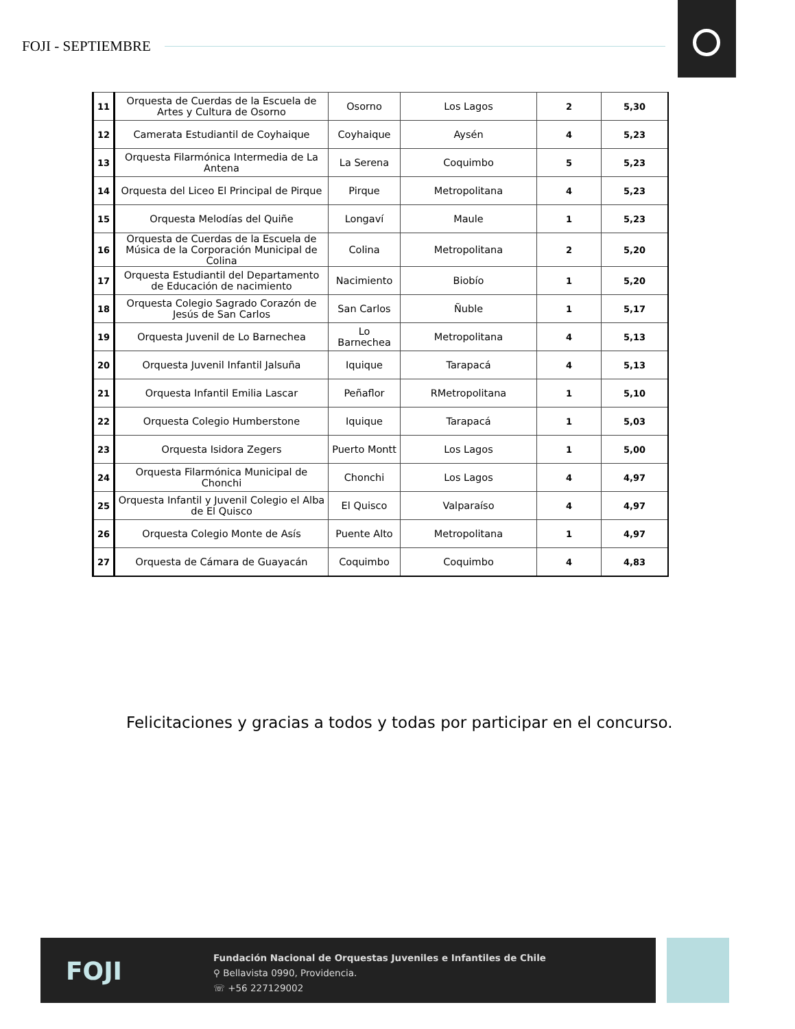FOJI - SEPTIEMBRE
| 11 | Orquesta de Cuerdas de la Escuela de Artes y Cultura de Osorno | Osorno | Los Lagos | 2 | 5,30 |
| 12 | Camerata Estudiantil de Coyhaique | Coyhaique | Aysén | 4 | 5,23 |
| 13 | Orquesta Filarmónica Intermedia de La Antena | La Serena | Coquimbo | 5 | 5,23 |
| 14 | Orquesta del Liceo El Principal de Pirque | Pirque | Metropolitana | 4 | 5,23 |
| 15 | Orquesta Melodías del Quiñe | Longaví | Maule | 1 | 5,23 |
| 16 | Orquesta de Cuerdas de la Escuela de Música de la Corporación Municipal de Colina | Colina | Metropolitana | 2 | 5,20 |
| 17 | Orquesta Estudiantil del Departamento de Educación de nacimiento | Nacimiento | Biobío | 1 | 5,20 |
| 18 | Orquesta Colegio Sagrado Corazón de Jesús de San Carlos | San Carlos | Ñuble | 1 | 5,17 |
| 19 | Orquesta Juvenil de Lo Barnechea | Lo Barnechea | Metropolitana | 4 | 5,13 |
| 20 | Orquesta Juvenil Infantil Jalsuña | Iquique | Tarapacá | 4 | 5,13 |
| 21 | Orquesta Infantil Emilia Lascar | Peñaflor | RMetropolitana | 1 | 5,10 |
| 22 | Orquesta Colegio Humberstone | Iquique | Tarapacá | 1 | 5,03 |
| 23 | Orquesta Isidora Zegers | Puerto Montt | Los Lagos | 1 | 5,00 |
| 24 | Orquesta Filarmónica Municipal de Chonchi | Chonchi | Los Lagos | 4 | 4,97 |
| 25 | Orquesta Infantil y Juvenil Colegio el Alba de El Quisco | El Quisco | Valparaíso | 4 | 4,97 |
| 26 | Orquesta Colegio Monte de Asís | Puente Alto | Metropolitana | 1 | 4,97 |
| 27 | Orquesta de Cámara de Guayacán | Coquimbo | Coquimbo | 4 | 4,83 |
Felicitaciones y gracias a todos y todas por participar en el concurso.
FOJI
Fundación Nacional de Orquestas Juveniles e Infantiles de Chile
⚲ Bellavista 0990, Providencia.
☏ +56 227129002